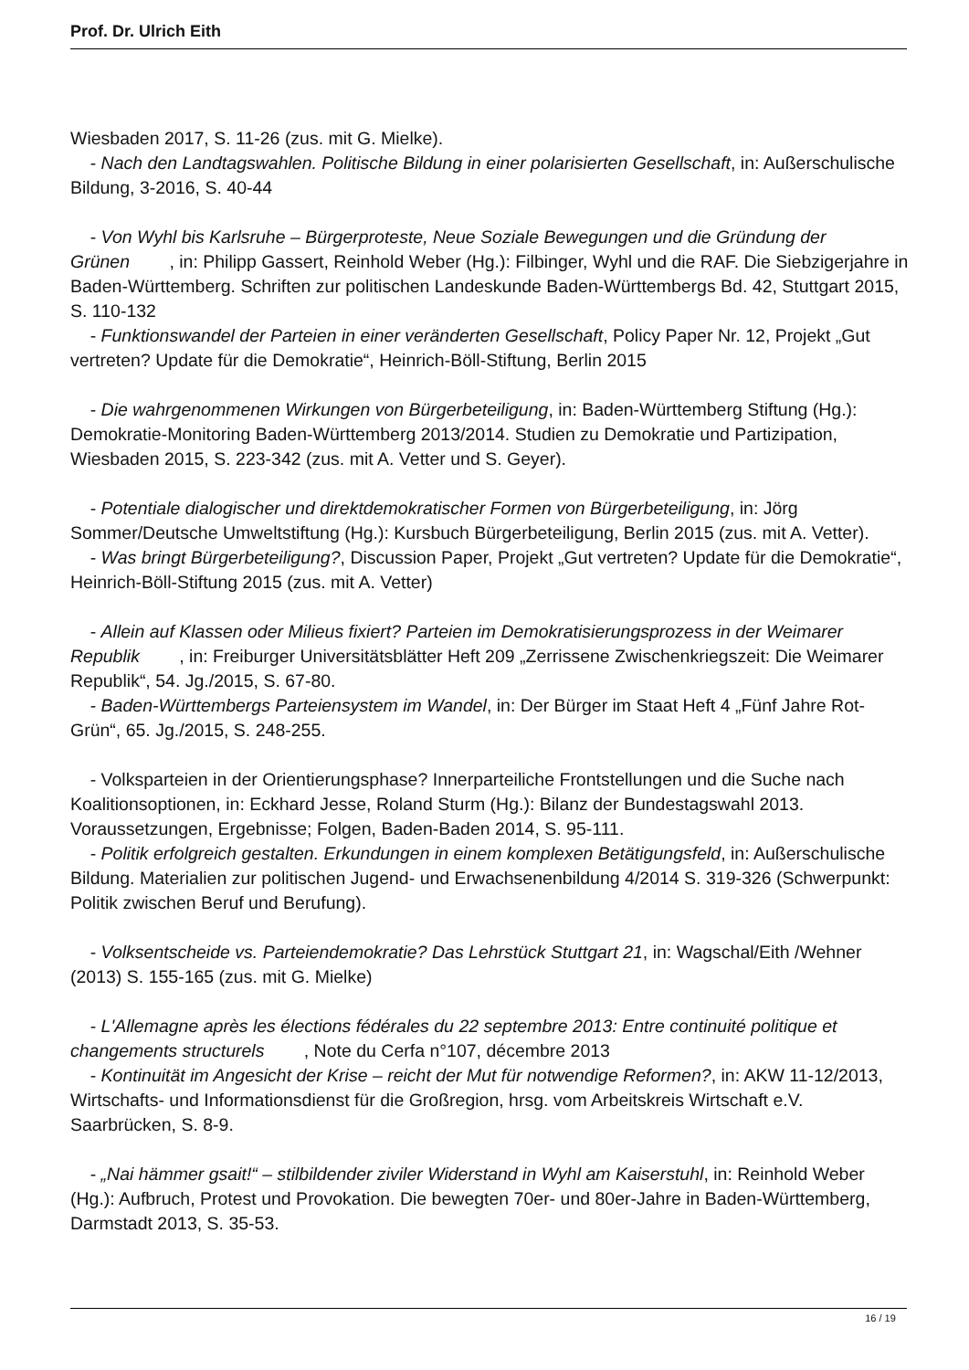Prof. Dr. Ulrich Eith
Wiesbaden 2017, S. 11-26 (zus. mit G. Mielke).
- Nach den Landtagswahlen. Politische Bildung in einer polarisierten Gesellschaft, in: Außerschulische Bildung, 3-2016, S. 40-44
- Von Wyhl bis Karlsruhe – Bürgerproteste, Neue Soziale Bewegungen und die Gründung der Grünen , in: Philipp Gassert, Reinhold Weber (Hg.): Filbinger, Wyhl und die RAF. Die Siebzigerjahre in Baden-Württemberg. Schriften zur politischen Landeskunde Baden-Württembergs Bd. 42, Stuttgart 2015, S. 110-132
- Funktionswandel der Parteien in einer veränderten Gesellschaft, Policy Paper Nr. 12, Projekt „Gut vertreten? Update für die Demokratie“, Heinrich-Böll-Stiftung, Berlin 2015
- Die wahrgenommenen Wirkungen von Bürgerbeteiligung, in: Baden-Württemberg Stiftung (Hg.): Demokratie-Monitoring Baden-Württemberg 2013/2014. Studien zu Demokratie und Partizipation, Wiesbaden 2015, S. 223-342 (zus. mit A. Vetter und S. Geyer).
- Potentiale dialogischer und direktdemokratischer Formen von Bürgerbeteiligung, in: Jörg Sommer/Deutsche Umweltstiftung (Hg.): Kursbuch Bürgerbeteiligung, Berlin 2015 (zus. mit A. Vetter).
- Was bringt Bürgerbeteiligung?, Discussion Paper, Projekt „Gut vertreten? Update für die Demokratie“, Heinrich-Böll-Stiftung 2015 (zus. mit A. Vetter)
- Allein auf Klassen oder Milieus fixiert? Parteien im Demokratisierungsprozess in der Weimarer Republik , in: Freiburger Universitätsblätter Heft 209 „Zerrissene Zwischenkriegszeit: Die Weimarer Republik“, 54. Jg./2015, S. 67-80.
- Baden-Württembergs Parteiensystem im Wandel, in: Der Bürger im Staat Heft 4 „Fünf Jahre Rot-Grün“, 65. Jg./2015, S. 248-255.
- Volksparteien in der Orientierungsphase? Innerparteiliche Frontstellungen und die Suche nach Koalitionsoptionen, in: Eckhard Jesse, Roland Sturm (Hg.): Bilanz der Bundestagswahl 2013. Voraussetzungen, Ergebnisse; Folgen, Baden-Baden 2014, S. 95-111.
- Politik erfolgreich gestalten. Erkundungen in einem komplexen Betätigungsfeld, in: Außerschulische Bildung. Materialien zur politischen Jugend- und Erwachsenenbildung 4/2014 S. 319-326 (Schwerpunkt: Politik zwischen Beruf und Berufung).
- Volksentscheide vs. Parteiendemokratie? Das Lehrstück Stuttgart 21, in: Wagschal/Eith /Wehner (2013) S. 155-165 (zus. mit G. Mielke)
- L'Allemagne après les élections fédérales du 22 septembre 2013: Entre continuité politique et changements structurels , Note du Cerfa n°107, décembre 2013
- Kontinuität im Angesicht der Krise – reicht der Mut für notwendige Reformen?, in: AKW 11-12/2013, Wirtschafts- und Informationsdienst für die Großregion, hrsg. vom Arbeitskreis Wirtschaft e.V. Saarbrücken, S. 8-9.
- „Nai hämmer gsait!“ – stilbildender ziviler Widerstand in Wyhl am Kaiserstuhl, in: Reinhold Weber (Hg.): Aufbruch, Protest und Provokation. Die bewegten 70er- und 80er-Jahre in Baden-Württemberg, Darmstadt 2013, S. 35-53.
16 / 19